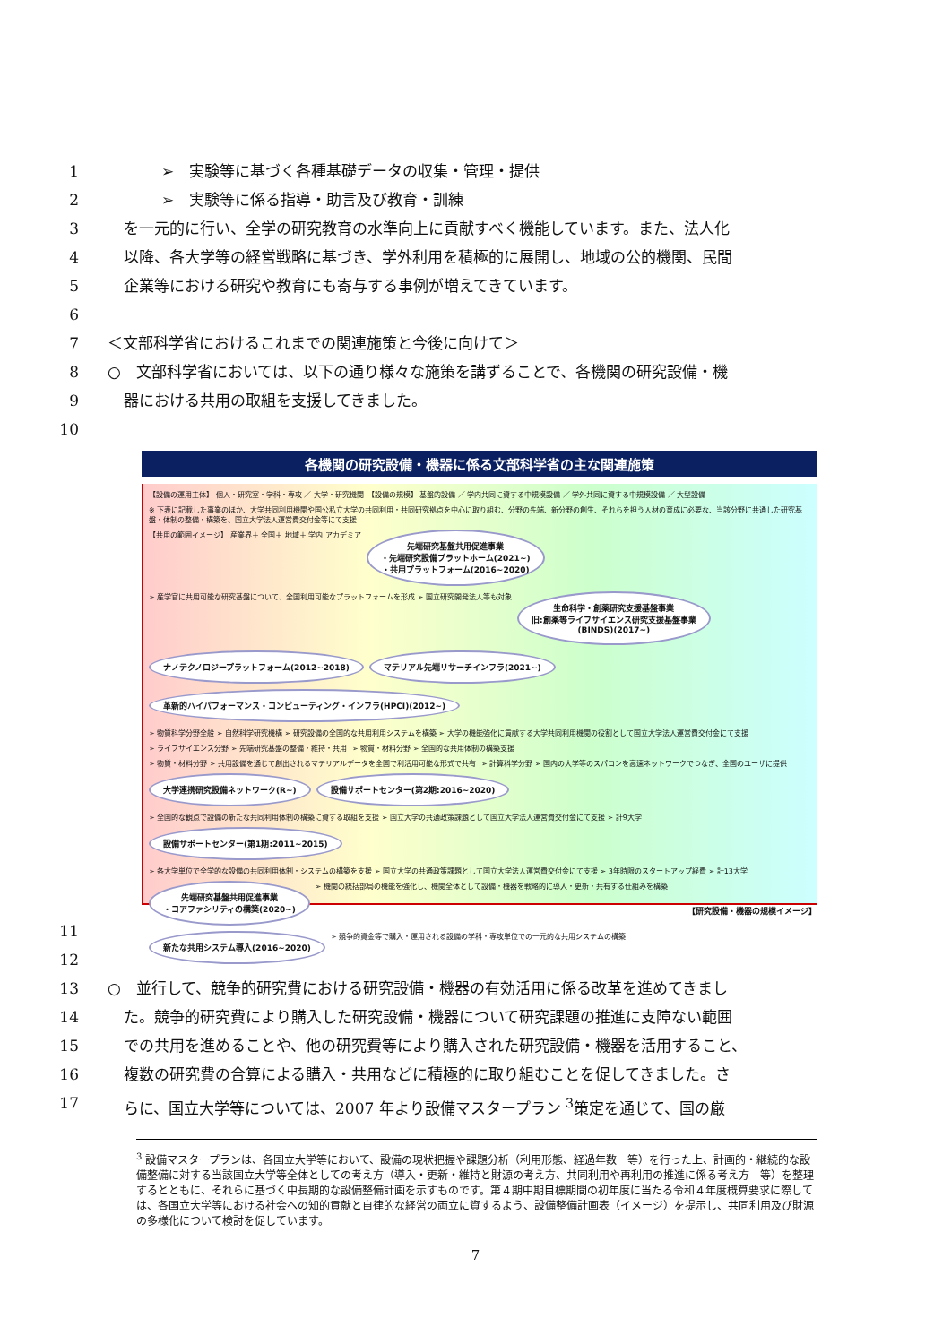1 ➢　実験等に基づく各種基礎データの収集・管理・提供
2 ➢　実験等に係る指導・助言及び教育・訓練
3 を一元的に行い、全学の研究教育の水準向上に貢献すべく機能しています。また、法人化
4 以降、各大学等の経営戦略に基づき、学外利用を積極的に展開し、地域の公的機関、民間
5 企業等における研究や教育にも寄与する事例が増えてきています。
6
7 ＜文部科学省におけるこれまでの関連施策と今後に向けて＞
8 ○　文部科学省においては、以下の通り様々な施策を講ずることで、各機関の研究設備・機
9 器における共用の取組を支援してきました。
10
各機関の研究設備・機器に係る文部科学省の主な関連施策
【設備の運用主体】 個人・研究室・学科・専攻 ／ 大学・研究機関　【設備の規模】 基盤的設備 ／ 学内共同に資する中規模設備 ／ 学外共同に資する中規模設備 ／ 大型設備
※ 下表に記載した事業のほか、大学共同利用機関や国公私立大学の共同利用・共同研究拠点を中心に取り組む、分野の先端、新分野の創生、それらを担う人材の育成に必要な、当該分野に共通した研究基盤・体制の整備・構築を、国立大学法人運営費交付金等にて支援
【共用の範囲イメージ】 産業界＋ 全国＋ 地域＋ 学内 アカデミア
先端研究基盤共用促進事業
・先端研究設備プラットホーム(2021~)
・共用プラットフォーム(2016~2020)
➢ 産学官に共用可能な研究基盤について、全国利用可能なプラットフォームを形成 ➢ 国立研究開発法人等も対象
生命科学・創薬研究支援基盤事業
旧:創薬等ライフサイエンス研究支援基盤事業
(BINDS)(2017~)
ナノテクノロジープラットフォーム(2012~2018)
マテリアル先端リサーチインフラ(2021~)
革新的ハイパフォーマンス・コンピューティング・インフラ(HPCI)(2012~)
➢ 物質科学分野全般 ➢ 自然科学研究機構 ➢ 研究設備の全国的な共用利用システムを構築 ➢ 大学の機能強化に貢献する大学共同利用機関の役割として国立大学法人運営費交付金にて支援
➢ ライフサイエンス分野 ➢ 先端研究基盤の整備・維持・共用
➢ 物質・材料分野 ➢ 全国的な共用体制の構築支援
➢ 物質・材料分野 ➢ 共用設備を通じて創出されるマテリアルデータを全国で利活用可能な形式で共有
➢ 計算科学分野 ➢ 国内の大学等のスパコンを高速ネットワークでつなぎ、全国のユーザに提供
大学連携研究設備ネットワーク(R~)
設備サポートセンター(第2期:2016~2020)
➢ 全国的な観点で設備の新たな共同利用体制の構築に資する取組を支援 ➢ 国立大学の共通政策課題として国立大学法人運営費交付金にて支援 ➢ 計9大学
設備サポートセンター(第1期:2011~2015)
➢ 各大学単位で全学的な設備の共同利用体制・システムの構築を支援 ➢ 国立大学の共通政策課題として国立大学法人運営費交付金にて支援 ➢ 3年時限のスタートアップ経費 ➢ 計13大学
先端研究基盤共用促進事業
・コアファシリティの構築(2020~)
➢ 機関の統括部局の機能を強化し、機関全体として設備・機器を戦略的に導入・更新・共有する仕組みを構築
新たな共用システム導入(2016~2020)
➢ 競争的資金等で購入・運用される設備の学科・専攻単位での一元的な共用システムの構築
【研究設備・機器の規模イメージ】
11
12
13 ○　並行して、競争的研究費における研究設備・機器の有効活用に係る改革を進めてきまし
14 た。競争的研究費により購入した研究設備・機器について研究課題の推進に支障ない範囲
15 での共用を進めることや、他の研究費等により購入された研究設備・機器を活用すること、
16 複数の研究費の合算による購入・共用などに積極的に取り組むことを促してきました。さ
17 らに、国立大学等については、2007 年より設備マスタープラン <sup>3</sup>策定を通じて、国の厳
<sup>3</sup> 設備マスタープランは、各国立大学等において、設備の現状把握や課題分析（利用形態、経過年数　等）を行った上、計画的・継続的な設備整備に対する当該国立大学等全体としての考え方（導入・更新・維持と財源の考え方、共同利用や再利用の推進に係る考え方　等）を整理するとともに、それらに基づく中長期的な設備整備計画を示すものです。第４期中期目標期間の初年度に当たる令和４年度概算要求に際しては、各国立大学等における社会への知的貢献と自律的な経営の両立に資するよう、設備整備計画表（イメージ）を提示し、共同利用及び財源の多様化について検討を促しています。
7